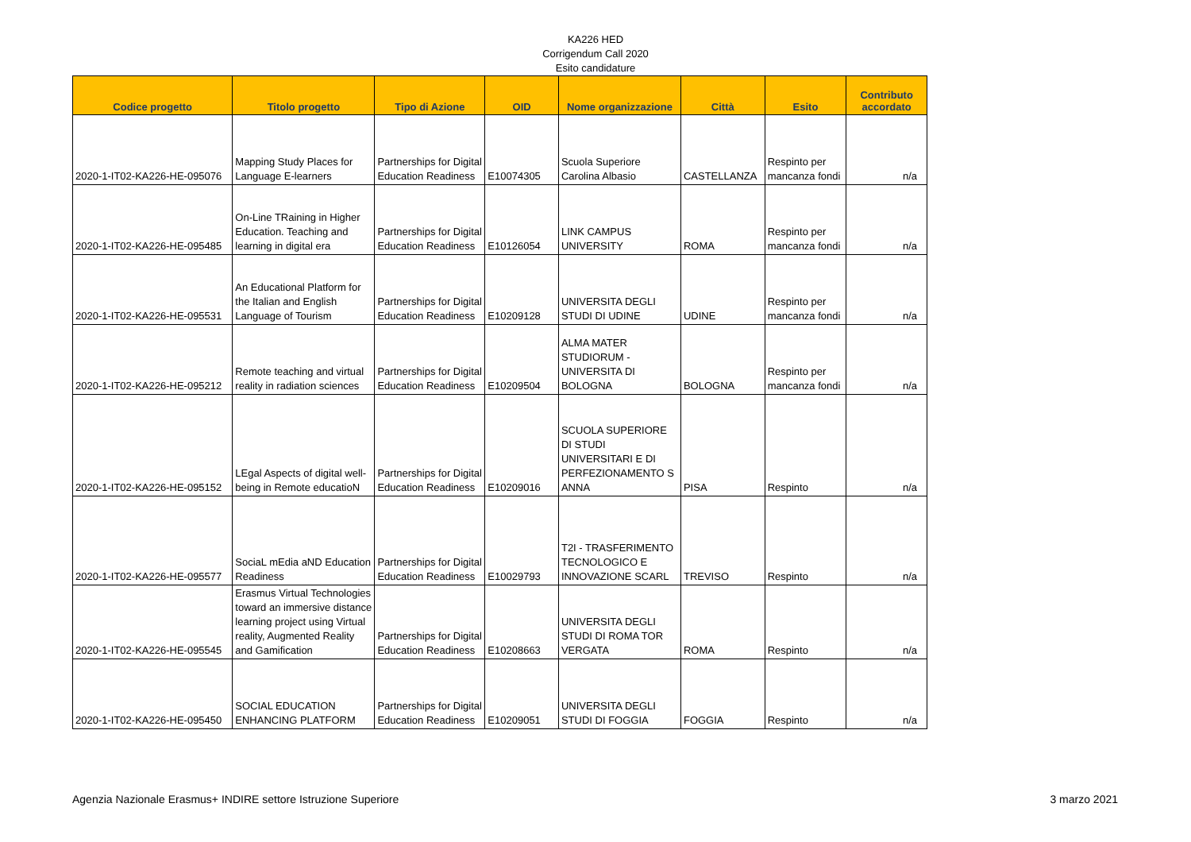KA226 HED
Corrigendum Call 2020
Esito candidature
| Codice progetto | Titolo progetto | Tipo di Azione | OID | Nome organizzazione | Città | Esito | Contributo accordato |
| --- | --- | --- | --- | --- | --- | --- | --- |
| 2020-1-IT02-KA226-HE-095076 | Mapping Study Places for Language E-learners | Partnerships for Digital Education Readiness | E10074305 | Scuola Superiore Carolina Albasio | CASTELLANZA | Respinto per mancanza fondi | n/a |
| 2020-1-IT02-KA226-HE-095485 | On-Line TRaining in Higher Education. Teaching and learning in digital era | Partnerships for Digital Education Readiness | E10126054 | LINK CAMPUS UNIVERSITY | ROMA | Respinto per mancanza fondi | n/a |
| 2020-1-IT02-KA226-HE-095531 | An Educational Platform for the Italian and English Language of Tourism | Partnerships for Digital Education Readiness | E10209128 | UNIVERSITA DEGLI STUDI DI UDINE | UDINE | Respinto per mancanza fondi | n/a |
| 2020-1-IT02-KA226-HE-095212 | Remote teaching and virtual reality in radiation sciences | Partnerships for Digital Education Readiness | E10209504 | ALMA MATER STUDIORUM - UNIVERSITA DI BOLOGNA | BOLOGNA | Respinto per mancanza fondi | n/a |
| 2020-1-IT02-KA226-HE-095152 | LEgal Aspects of digital well-being in Remote educatioN | Partnerships for Digital Education Readiness | E10209016 | SCUOLA SUPERIORE DI STUDI UNIVERSITARI E DI PERFEZIONAMENTO S ANNA | PISA | Respinto | n/a |
| 2020-1-IT02-KA226-HE-095577 | SociaL mEdia aND Education Readiness | Partnerships for Digital Education Readiness | E10029793 | T2I - TRASFERIMENTO TECNOLOGICO E INNOVAZIONE SCARL | TREVISO | Respinto | n/a |
| 2020-1-IT02-KA226-HE-095545 | Erasmus Virtual Technologies toward an immersive distance learning project using Virtual reality, Augmented Reality and Gamification | Partnerships for Digital Education Readiness | E10208663 | UNIVERSITA DEGLI STUDI DI ROMA TOR VERGATA | ROMA | Respinto | n/a |
| 2020-1-IT02-KA226-HE-095450 | SOCIAL EDUCATION ENHANCING PLATFORM | Partnerships for Digital Education Readiness | E10209051 | UNIVERSITA DEGLI STUDI DI FOGGIA | FOGGIA | Respinto | n/a |
Agenzia Nazionale Erasmus+ INDIRE settore Istruzione Superiore 3 marzo 2021